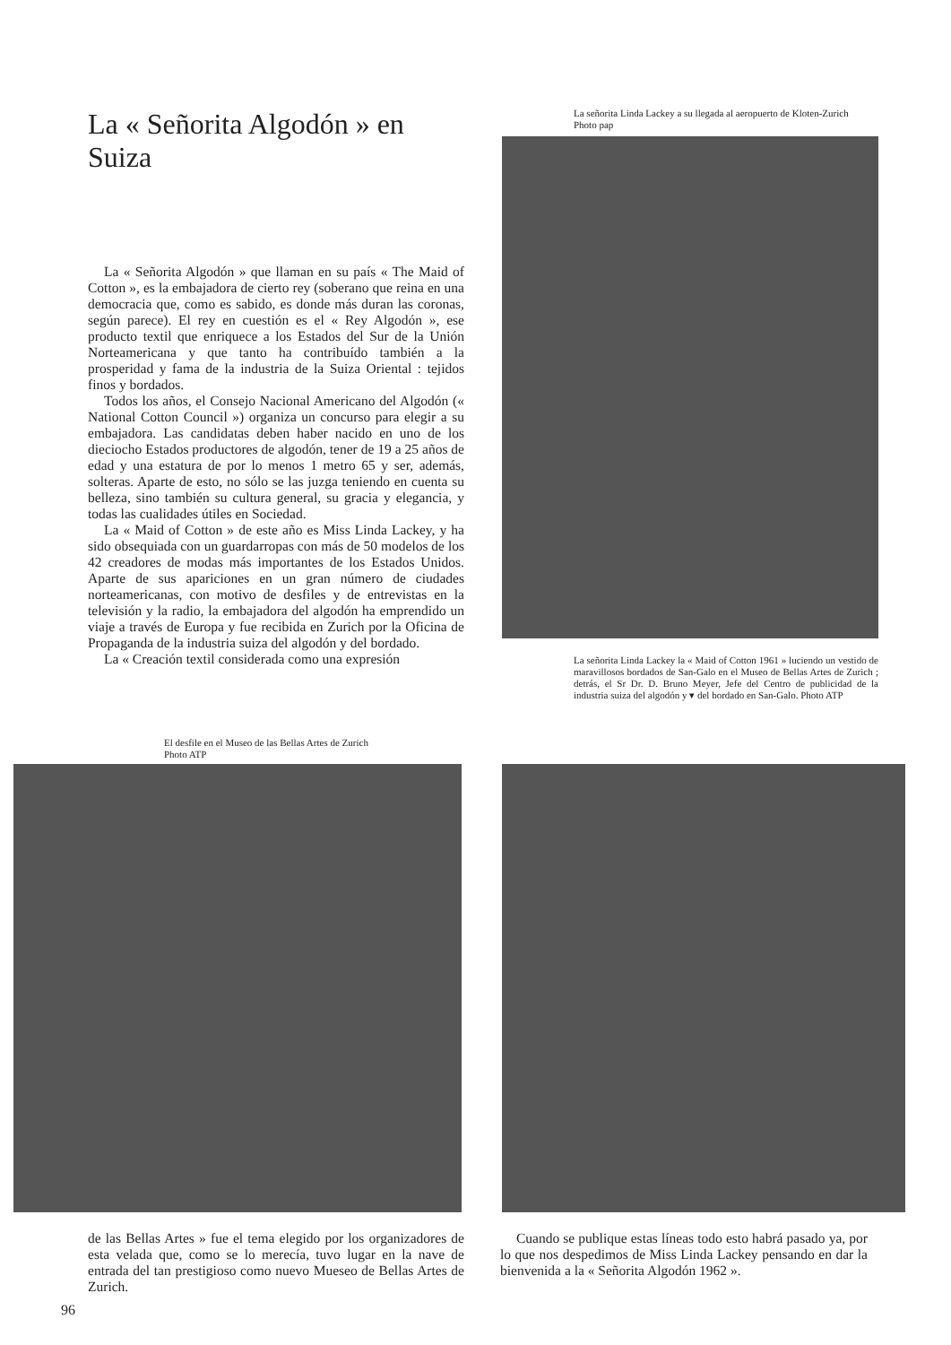La « Señorita Algodón » en Suiza
La « Señorita Algodón » que llaman en su país « The Maid of Cotton », es la embajadora de cierto rey (soberano que reina en una democracia que, como es sabido, es donde más duran las coronas, según parece). El rey en cuestión es el « Rey Algodón », ese producto textil que enriquece a los Estados del Sur de la Unión Norteamericana y que tanto ha contribuído también a la prosperidad y fama de la industria de la Suiza Oriental : tejidos finos y bordados.
Todos los años, el Consejo Nacional Americano del Algodón (« National Cotton Council ») organiza un concurso para elegir a su embajadora. Las candidatas deben haber nacido en uno de los dieciocho Estados productores de algodón, tener de 19 a 25 años de edad y una estatura de por lo menos 1 metro 65 y ser, además, solteras. Aparte de esto, no sólo se las juzga teniendo en cuenta su belleza, sino también su cultura general, su gracia y elegancia, y todas las cualidades útiles en Sociedad.
La « Maid of Cotton » de este año es Miss Linda Lackey, y ha sido obsequiada con un guardarropas con más de 50 modelos de los 42 creadores de modas más importantes de los Estados Unidos. Aparte de sus apariciones en un gran número de ciudades norteamericanas, con motivo de desfiles y de entrevistas en la televisión y la radio, la embajadora del algodón ha emprendido un viaje a través de Europa y fue recibida en Zurich por la Oficina de Propaganda de la industria suiza del algodón y del bordado.
La « Creación textil considerada como una expresión
El desfile en el Museo de las Bellas Artes de Zurich
Photo ATP
La señorita Linda Lackey a su llegada al aeropuerto de Kloten-Zurich
Photo pap
La señorita Linda Lackey la « Maid of Cotton 1961 » luciendo un vestido de maravillosos bordados de San-Galo en el Museo de Bellas Artes de Zurich ; detrás, el Sr Dr. D. Bruno Meyer, Jefe del Centro de publicidad de la industria suiza del algodón y ▾ del bordado en San-Galo. Photo ATP
de las Bellas Artes » fue el tema elegido por los organizadores de esta velada que, como se lo merecía, tuvo lugar en la nave de entrada del tan prestigioso como nuevo Mueseo de Bellas Artes de Zurich.
Cuando se publique estas líneas todo esto habrá pasado ya, por lo que nos despedimos de Miss Linda Lackey pensando en dar la bienvenida a la « Señorita Algodón 1962 ».
96